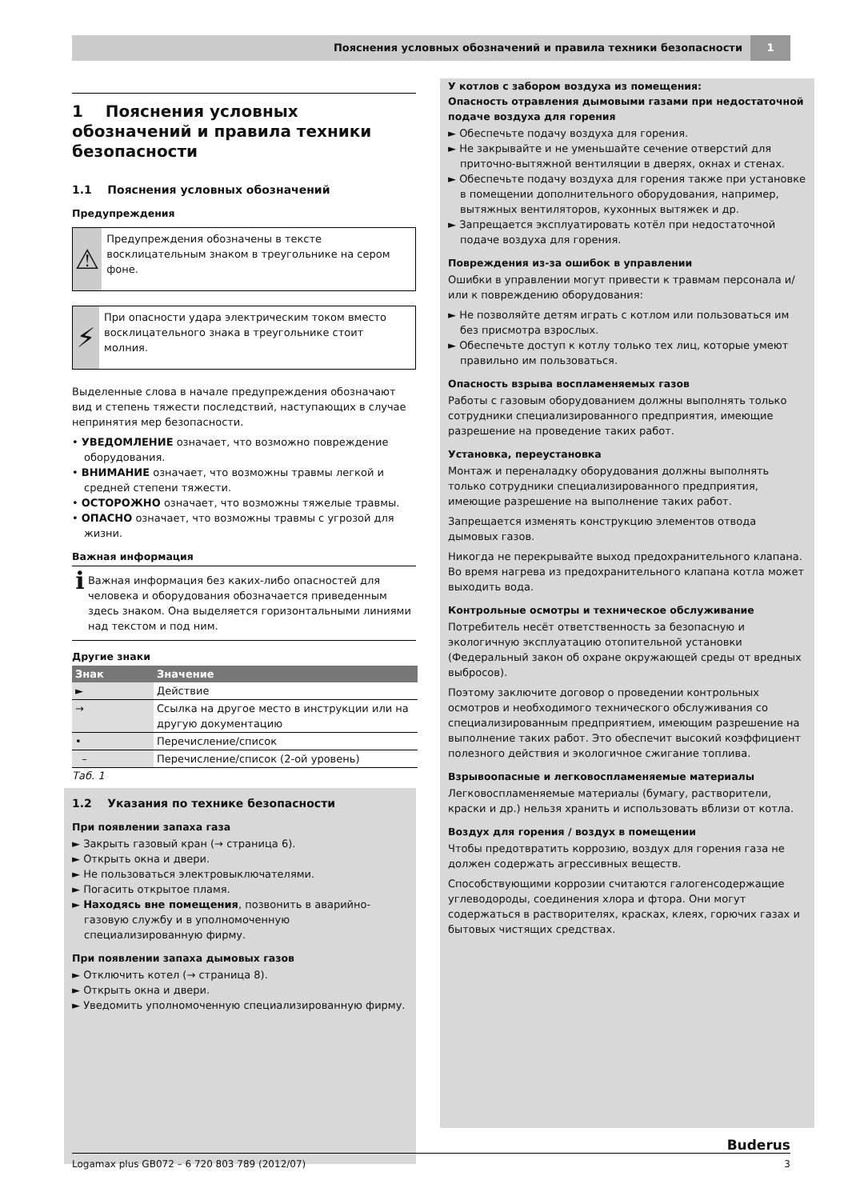Пояснения условных обозначений и правила техники безопасности 1
1 Пояснения условных обозначений и правила техники безопасности
1.1 Пояснения условных обозначений
Предупреждения
⚠
Предупреждения обозначены в тексте восклицательным знаком в треугольнике на сером фоне.
⚡
При опасности удара электрическим током вместо восклицательного знака в треугольнике стоит молния.
Выделенные слова в начале предупреждения обозначают вид и степень тяжести последствий, наступающих в случае непринятия мер безопасности.
• УВЕДОМЛЕНИЕ означает, что возможно повреждение оборудования.
• ВНИМАНИЕ означает, что возможны травмы легкой и средней степени тяжести.
• ОСТОРОЖНО означает, что возможны тяжелые травмы.
• ОПАСНО означает, что возможны травмы с угрозой для жизни.
Важная информация
ℹ
Важная информация без каких-либо опасностей для человека и оборудования обозначается приведенным здесь знаком. Она выделяется горизонтальными линиями над текстом и под ним.
Другие знаки
| Знак | Значение |
| --- | --- |
| ► | Действие |
| → | Ссылка на другое место в инструкции или на другую документацию |
| • | Перечисление/список |
| – | Перечисление/список (2-ой уровень) |
Таб. 1
1.2 Указания по технике безопасности
При появлении запаха газа
► Закрыть газовый кран (→ страница 6).
► Открыть окна и двери.
► Не пользоваться электровыключателями.
► Погасить открытое пламя.
► Находясь вне помещения, позвонить в аварийно-газовую службу и в уполномоченную специализированную фирму.
При появлении запаха дымовых газов
► Отключить котел (→ страница 8).
► Открыть окна и двери.
► Уведомить уполномоченную специализированную фирму.
У котлов с забором воздуха из помещения:
Опасность отравления дымовыми газами при недостаточной подаче воздуха для горения
► Обеспечьте подачу воздуха для горения.
► Не закрывайте и не уменьшайте сечение отверстий для приточно-вытяжной вентиляции в дверях, окнах и стенах.
► Обеспечьте подачу воздуха для горения также при установке в помещении дополнительного оборудования, например, вытяжных вентиляторов, кухонных вытяжек и др.
► Запрещается эксплуатировать котёл при недостаточной подаче воздуха для горения.
Повреждения из-за ошибок в управлении
Ошибки в управлении могут привести к травмам персонала и/или к повреждению оборудования:
► Не позволяйте детям играть с котлом или пользоваться им без присмотра взрослых.
► Обеспечьте доступ к котлу только тех лиц, которые умеют правильно им пользоваться.
Опасность взрыва воспламеняемых газов
Работы с газовым оборудованием должны выполнять только сотрудники специализированного предприятия, имеющие разрешение на проведение таких работ.
Установка, переустановка
Монтаж и переналадку оборудования должны выполнять только сотрудники специализированного предприятия, имеющие разрешение на выполнение таких работ.
Запрещается изменять конструкцию элементов отвода дымовых газов.
Никогда не перекрывайте выход предохранительного клапана. Во время нагрева из предохранительного клапана котла может выходить вода.
Контрольные осмотры и техническое обслуживание
Потребитель несёт ответственность за безопасную и экологичную эксплуатацию отопительной установки (Федеральный закон об охране окружающей среды от вредных выбросов).
Поэтому заключите договор о проведении контрольных осмотров и необходимого технического обслуживания со специализированным предприятием, имеющим разрешение на выполнение таких работ. Это обеспечит высокий коэффициент полезного действия и экологичное сжигание топлива.
Взрывоопасные и легковоспламеняемые материалы
Легковоспламеняемые материалы (бумагу, растворители, краски и др.) нельзя хранить и использовать вблизи от котла.
Воздух для горения / воздух в помещении
Чтобы предотвратить коррозию, воздух для горения газа не должен содержать агрессивных веществ.
Способствующими коррозии считаются галогенсодержащие углеводороды, соединения хлора и фтора. Они могут содержаться в растворителях, красках, клеях, горючих газах и бытовых чистящих средствах.
Buderus
Logamax plus GB072 – 6 720 803 789 (2012/07) 3